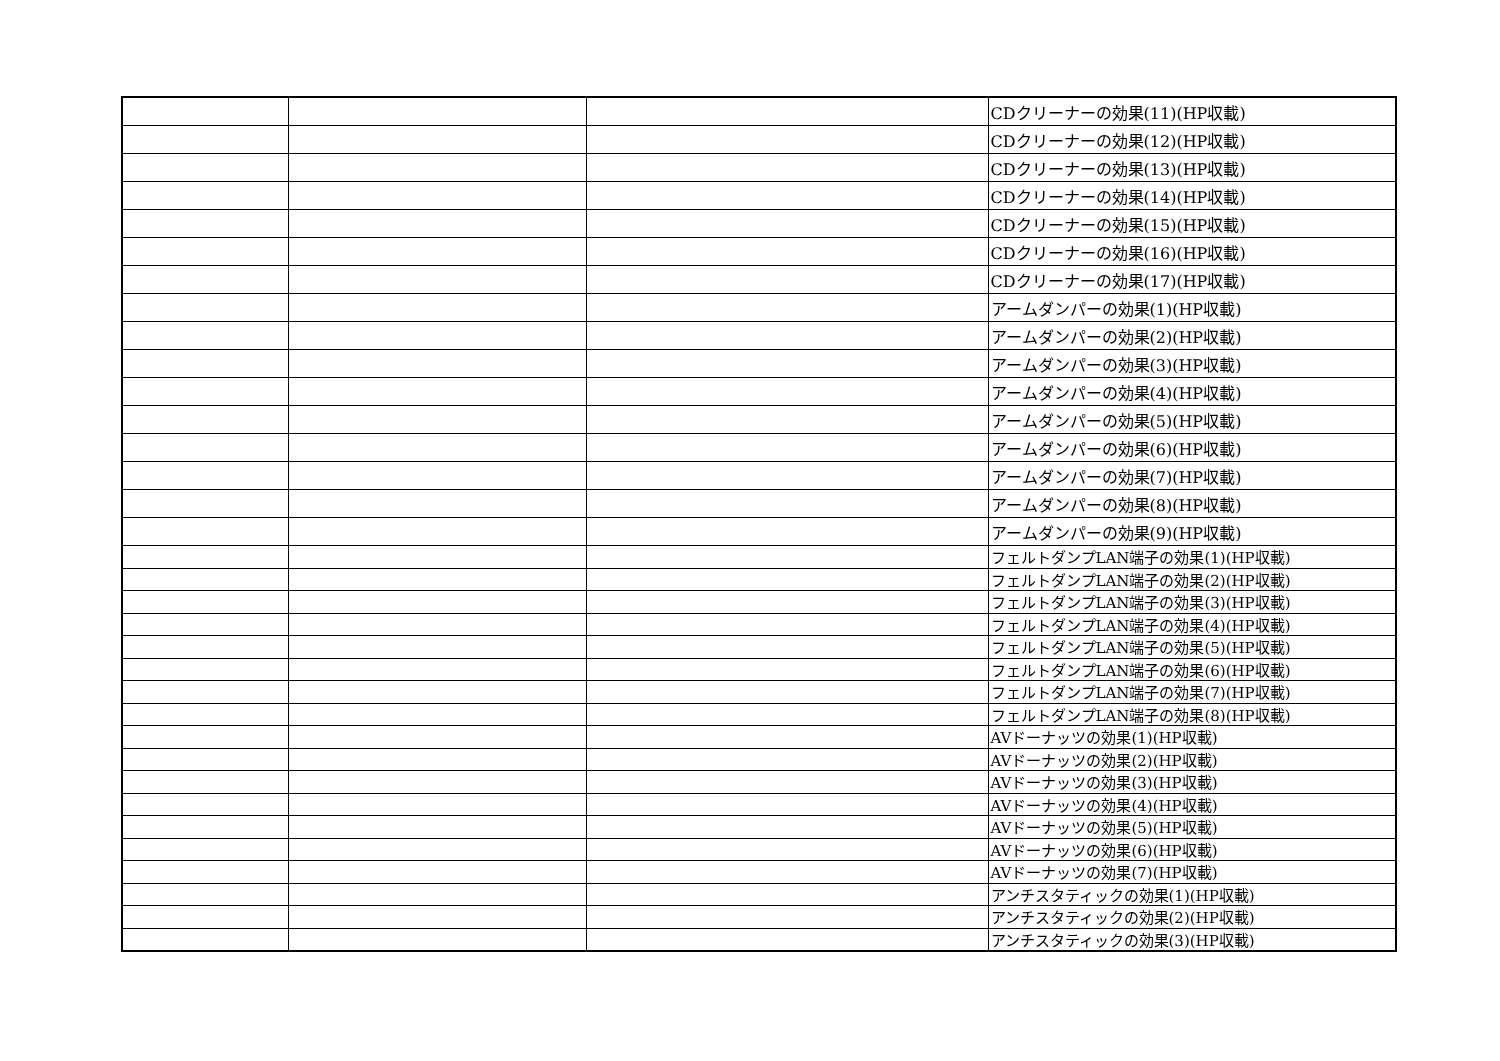| | | | CDクリーナーの効果(11)(HP収載) |
| | | | CDクリーナーの効果(12)(HP収載) |
| | | | CDクリーナーの効果(13)(HP収載) |
| | | | CDクリーナーの効果(14)(HP収載) |
| | | | CDクリーナーの効果(15)(HP収載) |
| | | | CDクリーナーの効果(16)(HP収載) |
| | | | CDクリーナーの効果(17)(HP収載) |
| | | | アームダンパーの効果(1)(HP収載) |
| | | | アームダンパーの効果(2)(HP収載) |
| | | | アームダンパーの効果(3)(HP収載) |
| | | | アームダンパーの効果(4)(HP収載) |
| | | | アームダンパーの効果(5)(HP収載) |
| | | | アームダンパーの効果(6)(HP収載) |
| | | | アームダンパーの効果(7)(HP収載) |
| | | | アームダンパーの効果(8)(HP収載) |
| | | | アームダンパーの効果(9)(HP収載) |
| | | | フェルトダンプLAN端子の効果(1)(HP収載) |
| | | | フェルトダンプLAN端子の効果(2)(HP収載) |
| | | | フェルトダンプLAN端子の効果(3)(HP収載) |
| | | | フェルトダンプLAN端子の効果(4)(HP収載) |
| | | | フェルトダンプLAN端子の効果(5)(HP収載) |
| | | | フェルトダンプLAN端子の効果(6)(HP収載) |
| | | | フェルトダンプLAN端子の効果(7)(HP収載) |
| | | | フェルトダンプLAN端子の効果(8)(HP収載) |
| | | | AVドーナッツの効果(1)(HP収載) |
| | | | AVドーナッツの効果(2)(HP収載) |
| | | | AVドーナッツの効果(3)(HP収載) |
| | | | AVドーナッツの効果(4)(HP収載) |
| | | | AVドーナッツの効果(5)(HP収載) |
| | | | AVドーナッツの効果(6)(HP収載) |
| | | | AVドーナッツの効果(7)(HP収載) |
| | | | アンチスタティックの効果(1)(HP収載) |
| | | | アンチスタティックの効果(2)(HP収載) |
| | | | アンチスタティックの効果(3)(HP収載) |